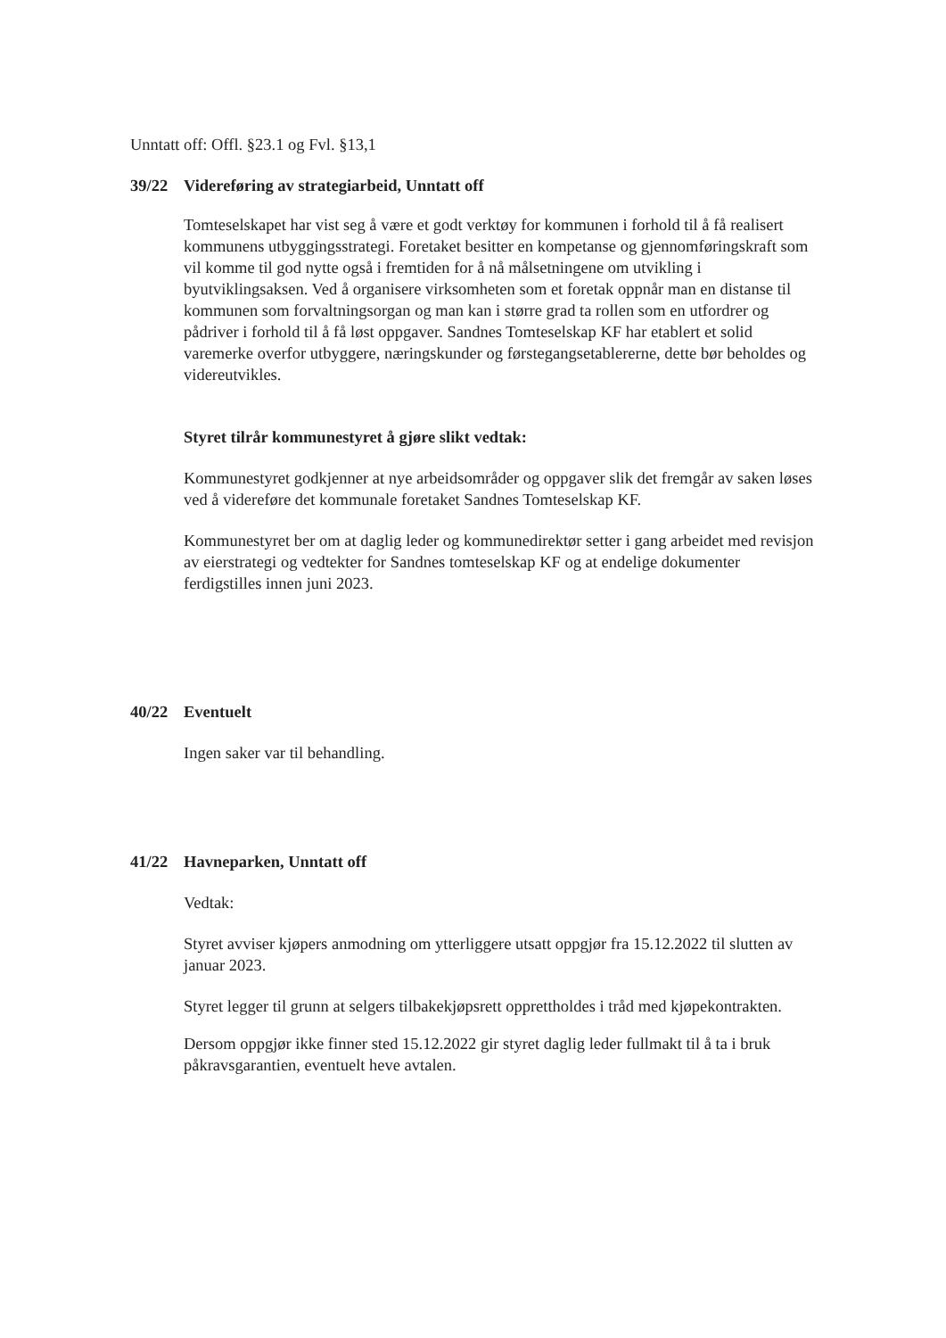Unntatt off: Offl. §23.1 og Fvl. §13,1
39/22 Videreføring av strategiarbeid, Unntatt off
Tomteselskapet har vist seg å være et godt verktøy for kommunen i forhold til å få realisert kommunens utbyggingsstrategi. Foretaket besitter en kompetanse og gjennomføringskraft som vil komme til god nytte også i fremtiden for å nå målsetningene om utvikling i byutviklingsaksen. Ved å organisere virksomheten som et foretak oppnår man en distanse til kommunen som forvaltningsorgan og man kan i større grad ta rollen som en utfordrer og pådriver i forhold til å få løst oppgaver. Sandnes Tomteselskap KF har etablert et solid varemerke overfor utbyggere, næringskunder og førstegangsetablererne, dette bør beholdes og videreutvikles.
Styret tilrår kommunestyret å gjøre slikt vedtak:
Kommunestyret godkjenner at nye arbeidsområder og oppgaver slik det fremgår av saken løses ved å videreføre det kommunale foretaket Sandnes Tomteselskap KF.
Kommunestyret ber om at daglig leder og kommunedirektør setter i gang arbeidet med revisjon av eierstrategi og vedtekter for Sandnes tomteselskap KF og at endelige dokumenter ferdigstilles innen juni 2023.
40/22 Eventuelt
Ingen saker var til behandling.
41/22 Havneparken, Unntatt off
Vedtak:
Styret avviser kjøpers anmodning om ytterliggere utsatt oppgjør fra 15.12.2022 til slutten av januar 2023.
Styret legger til grunn at selgers tilbakekjøpsrett opprettholdes i tråd med kjøpekontrakten.
Dersom oppgjør ikke finner sted 15.12.2022 gir styret daglig leder fullmakt til å ta i bruk påkravsgarantien, eventuelt heve avtalen.